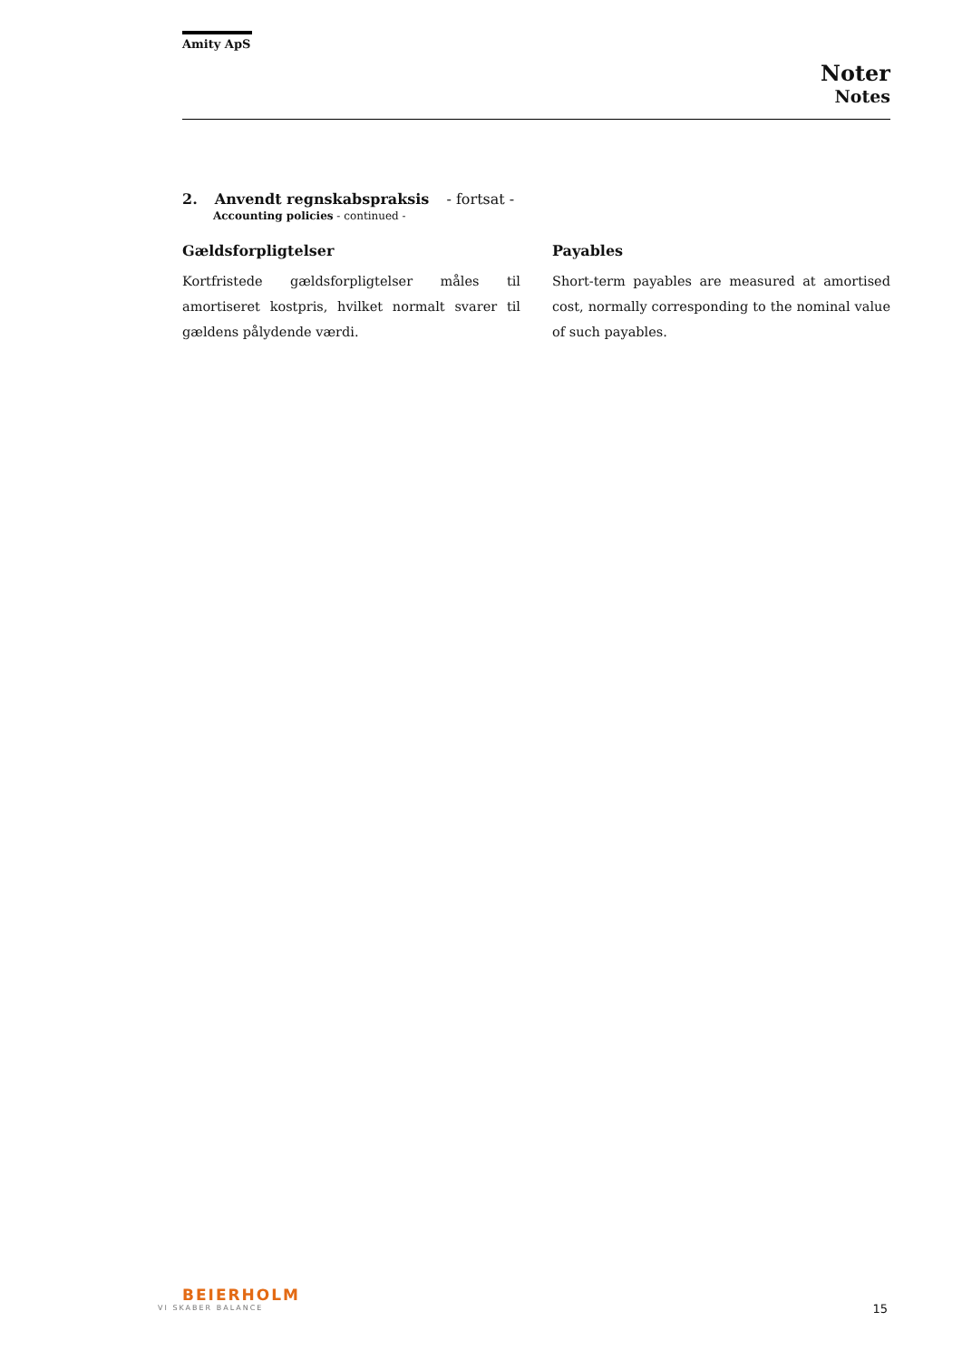Amity ApS
Noter
Notes
2. Anvendt regnskabspraksis - fortsat -
Accounting policies - continued -
Gældsforpligtelser
Kortfristede gældsforpligtelser måles til amortiseret kostpris, hvilket normalt svarer til gældens pålydende værdi.
Payables
Short-term payables are measured at amortised cost, normally corresponding to the nominal value of such payables.
BEIERHOLM
VI SKABER BALANCE
15